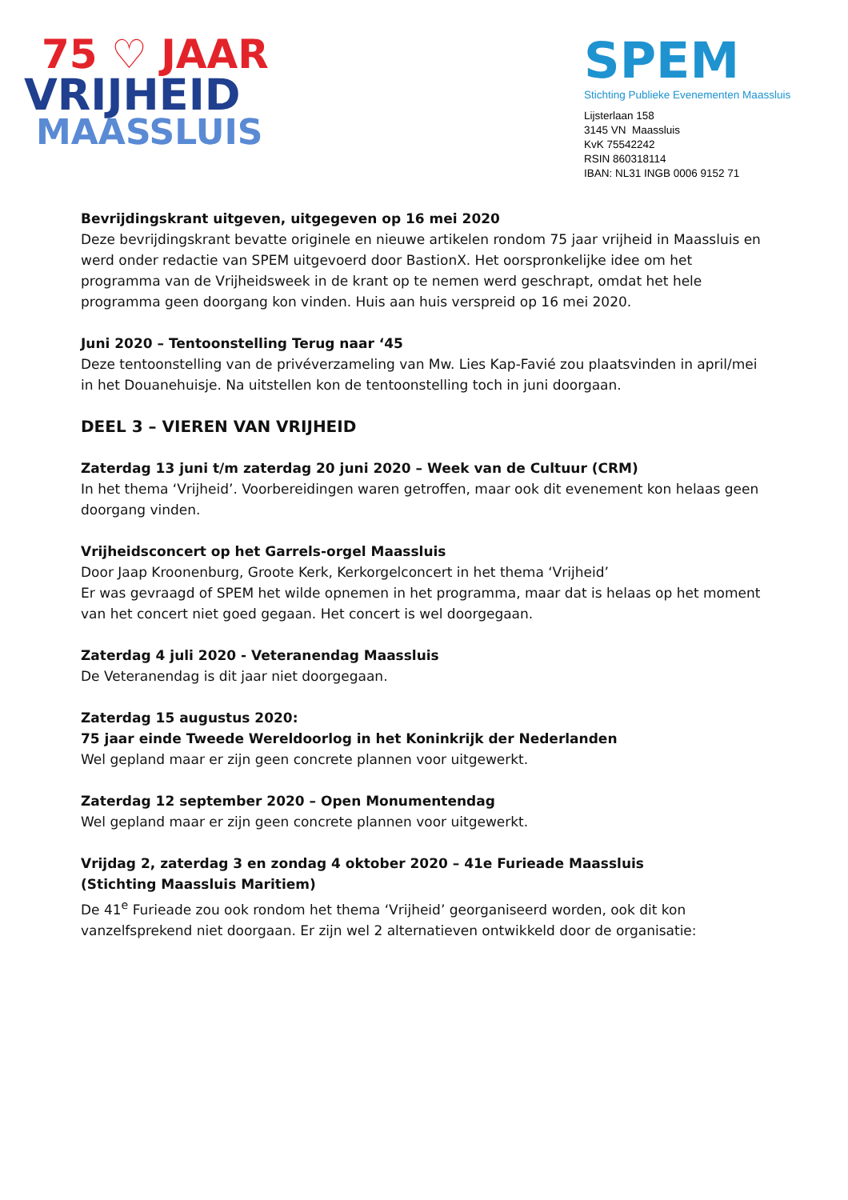75 ♡ JAAR
VRIJHEID
MAASSLUIS
SPEM
Stichting Publieke Evenementen Maassluis
Lijsterlaan 158
3145 VN Maassluis
KvK 75542242
RSIN 860318114
IBAN: NL31 INGB 0006 9152 71
Bevrijdingskrant uitgeven, uitgegeven op 16 mei 2020
Deze bevrijdingskrant bevatte originele en nieuwe artikelen rondom 75 jaar vrijheid in Maassluis en werd onder redactie van SPEM uitgevoerd door BastionX. Het oorspronkelijke idee om het programma van de Vrijheidsweek in de krant op te nemen werd geschrapt, omdat het hele programma geen doorgang kon vinden. Huis aan huis verspreid op 16 mei 2020.
Juni 2020 – Tentoonstelling Terug naar ‘45
Deze tentoonstelling van de privéverzameling van Mw. Lies Kap-Favié zou plaatsvinden in april/mei in het Douanehuisje. Na uitstellen kon de tentoonstelling toch in juni doorgaan.
DEEL 3 – VIEREN VAN VRIJHEID
Zaterdag 13 juni t/m zaterdag 20 juni 2020 – Week van de Cultuur (CRM)
In het thema ‘Vrijheid’. Voorbereidingen waren getroffen, maar ook dit evenement kon helaas geen doorgang vinden.
Vrijheidsconcert op het Garrels-orgel Maassluis
Door Jaap Kroonenburg, Groote Kerk, Kerkorgelconcert in het thema ‘Vrijheid’
Er was gevraagd of SPEM het wilde opnemen in het programma, maar dat is helaas op het moment van het concert niet goed gegaan. Het concert is wel doorgegaan.
Zaterdag 4 juli 2020 - Veteranendag Maassluis
De Veteranendag is dit jaar niet doorgegaan.
Zaterdag 15 augustus 2020:
75 jaar einde Tweede Wereldoorlog in het Koninkrijk der Nederlanden
Wel gepland maar er zijn geen concrete plannen voor uitgewerkt.
Zaterdag 12 september 2020 – Open Monumentendag
Wel gepland maar er zijn geen concrete plannen voor uitgewerkt.
Vrijdag 2, zaterdag 3 en zondag 4 oktober 2020 – 41e Furieade Maassluis
(Stichting Maassluis Maritiem)
De 41<sup>e</sup> Furieade zou ook rondom het thema ‘Vrijheid’ georganiseerd worden, ook dit kon vanzelfsprekend niet doorgaan. Er zijn wel 2 alternatieven ontwikkeld door de organisatie: